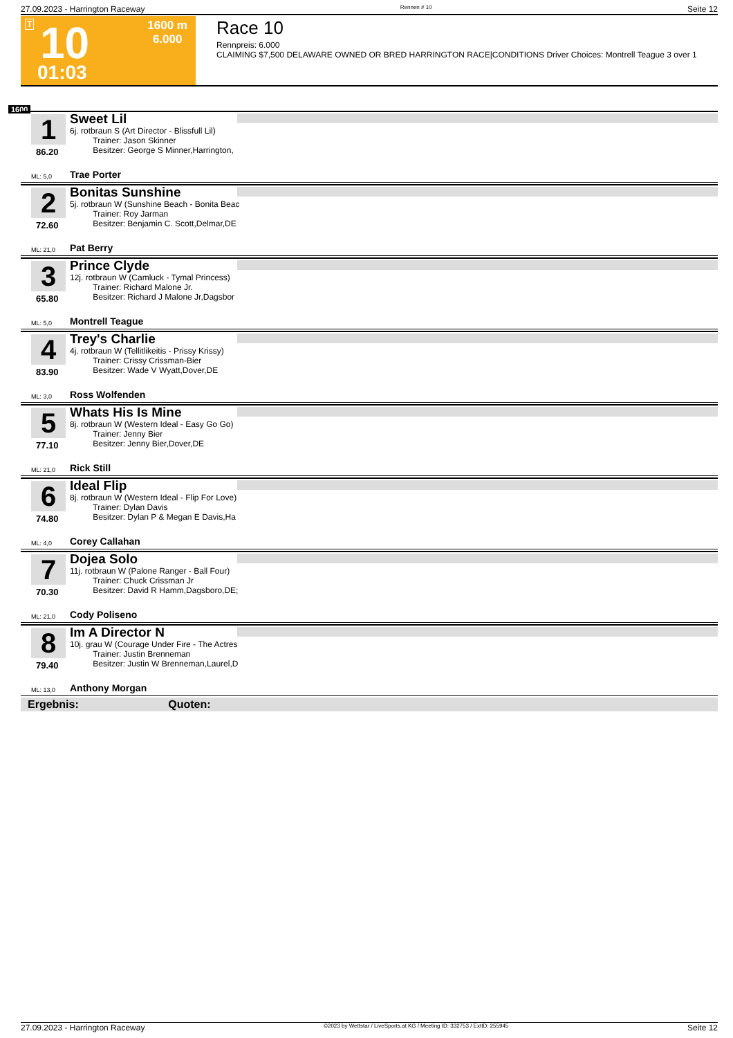27.09.2023 - Harrington Raceway Rennen # 10 Seite 12
T 10
01:03
1600 m
6.000
Race 10
Rennpreis: 6.000
CLAIMING $7,500 DELAWARE OWNED OR BRED HARRINGTON RACE|CONDITIONS Driver Choices: Montrell Teague 3 over 1
1600
1
86.20
ML: 5,0
Sweet Lil
6j. rotbraun S (Art Director - Blissfull Lil)
Trainer: Jason Skinner
Besitzer: George S Minner,Harrington,
Trae Porter
2
72.60
ML: 21,0
Bonitas Sunshine
5j. rotbraun W (Sunshine Beach - Bonita Beac
Trainer: Roy Jarman
Besitzer: Benjamin C. Scott,Delmar,DE
Pat Berry
3
65.80
ML: 5,0
Prince Clyde
12j. rotbraun W (Camluck - Tymal Princess)
Trainer: Richard Malone Jr.
Besitzer: Richard J Malone Jr,Dagsbor
Montrell Teague
4
83.90
ML: 3,0
Trey's Charlie
4j. rotbraun W (Tellitlikeitis - Prissy Krissy)
Trainer: Crissy Crissman-Bier
Besitzer: Wade V Wyatt,Dover,DE
Ross Wolfenden
5
77.10
ML: 21,0
Whats His Is Mine
8j. rotbraun W (Western Ideal - Easy Go Go)
Trainer: Jenny Bier
Besitzer: Jenny Bier,Dover,DE
Rick Still
6
74.80
ML: 4,0
Ideal Flip
8j. rotbraun W (Western Ideal - Flip For Love)
Trainer: Dylan Davis
Besitzer: Dylan P & Megan E Davis,Ha
Corey Callahan
7
70.30
ML: 21,0
Dojea Solo
11j. rotbraun W (Palone Ranger - Ball Four)
Trainer: Chuck Crissman Jr
Besitzer: David R Hamm,Dagsboro,DE;
Cody Poliseno
8
79.40
ML: 13,0
Im A Director N
10j. grau W (Courage Under Fire - The Actres
Trainer: Justin Brenneman
Besitzer: Justin W Brenneman,Laurel,D
Anthony Morgan
Ergebnis: Quoten:
27.09.2023 - Harrington Raceway ©2023 by Wettstar / LiveSports.at KG / Meeting ID: 332753 / ExtID: 255945 Seite 12